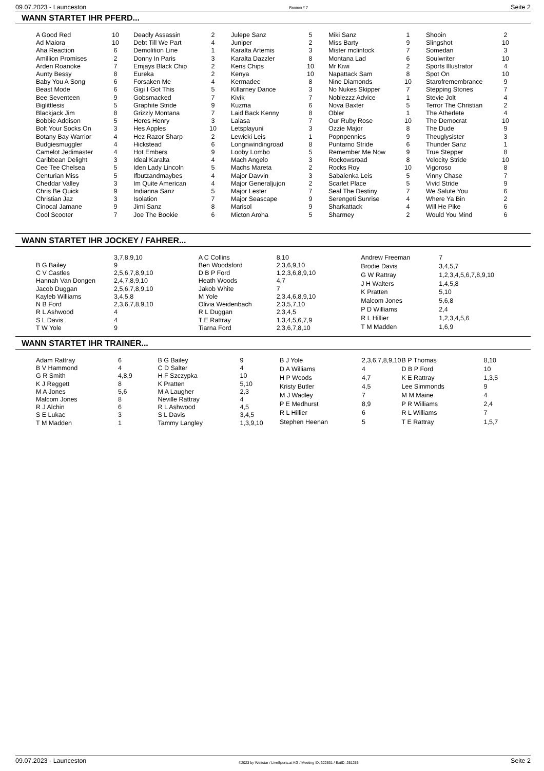09.07.2023 - Launceston Rennen # 7 Seite 2
WANN STARTET IHR PFERD...
| A Good Red | 10 |
| Ad Maiora | 10 |
| Aha Reaction | 6 |
| Amillion Promises | 2 |
| Arden Roanoke | 7 |
| Aunty Bessy | 8 |
| Baby You A Song | 6 |
| Beast Mode | 6 |
| Bee Seventeen | 9 |
| Biglittlesis | 5 |
| Blackjack Jim | 8 |
| Bobbie Addison | 5 |
| Bolt Your Socks On | 3 |
| Botany Bay Warrior | 4 |
| Budgiesmuggler | 4 |
| Camelot Jedimaster | 4 |
| Caribbean Delight | 3 |
| Cee Tee Chelsea | 5 |
| Centurian Miss | 5 |
| Cheddar Valley | 3 |
| Chris Be Quick | 9 |
| Christian Jaz | 3 |
| Cinocal Jamane | 9 |
| Cool Scooter | 7 |
| Deadly Assassin | 2 |
| Debt Till We Part | 4 |
| Demolition Line | 1 |
| Donny In Paris | 3 |
| Emjays Black Chip | 2 |
| Eureka | 2 |
| Forsaken Me | 4 |
| Gigi I Got This | 5 |
| Gobsmacked | 7 |
| Graphite Stride | 9 |
| Grizzly Montana | 7 |
| Heres Henry | 3 |
| Hes Apples | 10 |
| Hez Razor Sharp | 2 |
| Hickstead | 6 |
| Hot Embers | 9 |
| Ideal Karalta | 4 |
| Iden Lady Lincoln | 5 |
| Ifbutzandmaybes | 4 |
| Im Quite American | 4 |
| Indianna Sanz | 5 |
| Isolation | 7 |
| Jimi Sanz | 8 |
| Joe The Bookie | 6 |
| Julepe Sanz | 5 |
| Juniper | 2 |
| Karalta Artemis | 3 |
| Karalta Dazzler | 8 |
| Kens Chips | 10 |
| Kenya | 10 |
| Kermadec | 8 |
| Killarney Dance | 3 |
| Kivik | 7 |
| Kuzma | 6 |
| Laid Back Kenny | 8 |
| Lalasa | 7 |
| Letsplayuni | 3 |
| Lewicki Leis | 1 |
| Longnwindingroad | 8 |
| Looby Lombo | 5 |
| Mach Angelo | 3 |
| Machs Mareta | 2 |
| Major Davvin | 3 |
| Major Generaljujon | 2 |
| Major Lester | 7 |
| Major Seascape | 9 |
| Marisol | 9 |
| Micton Aroha | 5 |
| Miki Sanz | 1 |
| Miss Barty | 9 |
| Mister mclintock | 7 |
| Montana Lad | 6 |
| Mr Kiwi | 2 |
| Napattack Sam | 8 |
| Nine Diamonds | 10 |
| No Nukes Skipper | 7 |
| Noblezzz Advice | 1 |
| Nova Baxter | 5 |
| Obler | 1 |
| Our Ruby Rose | 10 |
| Ozzie Major | 8 |
| Popnpennies | 9 |
| Puntarno Stride | 6 |
| Remember Me Now | 9 |
| Rockowsroad | 8 |
| Rocks Roy | 10 |
| Sabalenka Leis | 5 |
| Scarlet Place | 5 |
| Seal The Destiny | 7 |
| Serengeti Sunrise | 4 |
| Sharkattack | 4 |
| Sharmey | 2 |
| Shooin | 2 |
| Slingshot | 10 |
| Somedan | 3 |
| Soulwriter | 10 |
| Sports Illustrator | 4 |
| Spot On | 10 |
| Starofremembrance | 9 |
| Stepping Stones | 7 |
| Stevie Jolt | 4 |
| Terror The Christian | 2 |
| The Atherlete | 4 |
| The Democrat | 10 |
| The Dude | 9 |
| Theuglysister | 3 |
| Thunder Sanz | 1 |
| True Stepper | 8 |
| Velocity Stride | 10 |
| Vigoroso | 8 |
| Vinny Chase | 7 |
| Vivid Stride | 9 |
| We Salute You | 6 |
| Where Ya Bin | 2 |
| Will He Pike | 6 |
| Would You Mind | 6 |
WANN STARTET IHR JOCKEY / FAHRER...
| | 3,7,8,9,10 |
| B G Bailey | 9 |
| C V Castles | 2,5,6,7,8,9,10 |
| Hannah Van Dongen | 2,4,7,8,9,10 |
| Jacob Duggan | 2,5,6,7,8,9,10 |
| Kayleb Williams | 3,4,5,8 |
| N B Ford | 2,3,6,7,8,9,10 |
| R L Ashwood | 4 |
| S L Davis | 4 |
| T W Yole | 9 |
| A C Collins | 8,10 |
| Ben Woodsford | 2,3,6,9,10 |
| D B P Ford | 1,2,3,6,8,9,10 |
| Heath Woods | 4,7 |
| Jakob White | 7 |
| M Yole | 2,3,4,6,8,9,10 |
| Olivia Weidenbach | 2,3,5,7,10 |
| R L Duggan | 2,3,4,5 |
| T E Rattray | 1,3,4,5,6,7,9 |
| Tiarna Ford | 2,3,6,7,8,10 |
| Andrew Freeman | 7 |
| Brodie Davis | 3,4,5,7 |
| G W Rattray | 1,2,3,4,5,6,7,8,9,10 |
| J H Walters | 1,4,5,8 |
| K Pratten | 5,10 |
| Malcom Jones | 5,6,8 |
| P D Williams | 2,4 |
| R L Hillier | 1,2,3,4,5,6 |
| T M Madden | 1,6,9 |
WANN STARTET IHR TRAINER...
| Adam Rattray | 6 |
| B V Hammond | 4 |
| G R Smith | 4,8,9 |
| K J Reggett | 8 |
| M A Jones | 5,6 |
| Malcom Jones | 8 |
| R J Alchin | 6 |
| S E Lukac | 3 |
| T M Madden | 1 |
| B G Bailey | 9 |
| C D Salter | 4 |
| H F Szczypka | 10 |
| K Pratten | 5,10 |
| M A Laugher | 2,3 |
| Neville Rattray | 4 |
| R L Ashwood | 4,5 |
| S L Davis | 3,4,5 |
| Tammy Langley | 1,3,9,10 |
| B J Yole | 2,3,6,7,8,9,10 |
| D A Williams | 4 |
| H P Woods | 4,7 |
| Kristy Butler | 4,5 |
| M J Wadley | 7 |
| P E Medhurst | 8,9 |
| R L Hillier | 6 |
| Stephen Heenan | 5 |
| B P Thomas | 8,10 |
| D B P Ford | 10 |
| K E Rattray | 1,3,5 |
| Lee Simmonds | 9 |
| M M Maine | 4 |
| P R Williams | 2,4 |
| R L Williams | 7 |
| T E Rattray | 1,5,7 |
09.07.2023 - Launceston ©2023 by Wettstar / LiveSports.at KG / Meeting ID: 322531 / ExtID: 251255 Seite 2